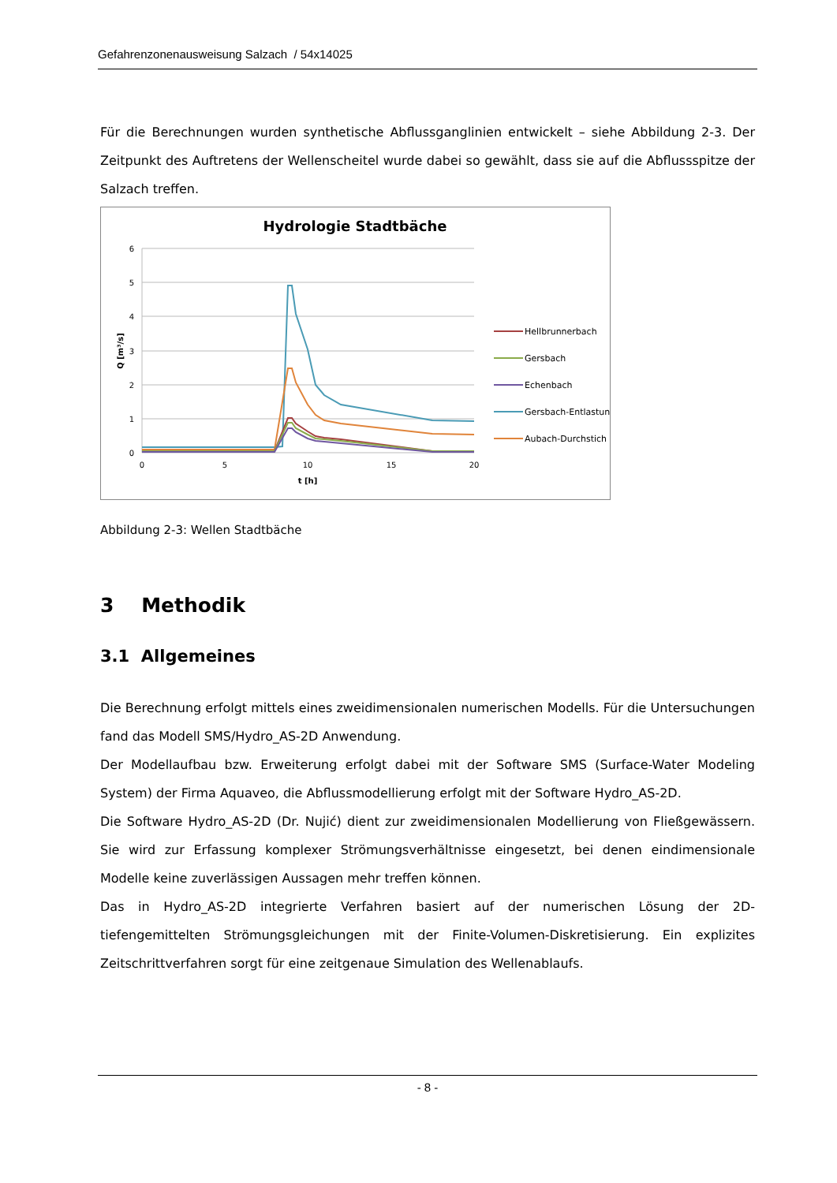Gefahrenzonenausweisung Salzach / 54x14025
Für die Berechnungen wurden synthetische Abflussganglinien entwickelt – siehe Abbildung 2-3. Der Zeitpunkt des Auftretens der Wellenscheitel wurde dabei so gewählt, dass sie auf die Abflussspitze der Salzach treffen.
Hydrologie Stadtbäche
6
5
4
3
2
1
0
0
5
10
15
20
t [h]
Q [m³/s]
Hellbrunnerbach
Gersbach
Echenbach
Gersbach-Entlastung
Aubach-Durchstich
Abbildung 2-3: Wellen Stadtbäche
3 Methodik
3.1 Allgemeines
Die Berechnung erfolgt mittels eines zweidimensionalen numerischen Modells. Für die Untersuchungen fand das Modell SMS/Hydro_AS-2D Anwendung.
Der Modellaufbau bzw. Erweiterung erfolgt dabei mit der Software SMS (Surface-Water Modeling System) der Firma Aquaveo, die Abflussmodellierung erfolgt mit der Software Hydro_AS-2D.
Die Software Hydro_AS-2D (Dr. Nujić) dient zur zweidimensionalen Modellierung von Fließgewässern. Sie wird zur Erfassung komplexer Strömungsverhältnisse eingesetzt, bei denen eindimensionale Modelle keine zuverlässigen Aussagen mehr treffen können.
Das in Hydro_AS-2D integrierte Verfahren basiert auf der numerischen Lösung der 2D-tiefengemittelten Strömungsgleichungen mit der Finite-Volumen-Diskretisierung. Ein explizites Zeitschrittverfahren sorgt für eine zeitgenaue Simulation des Wellenablaufs.
- 8 -